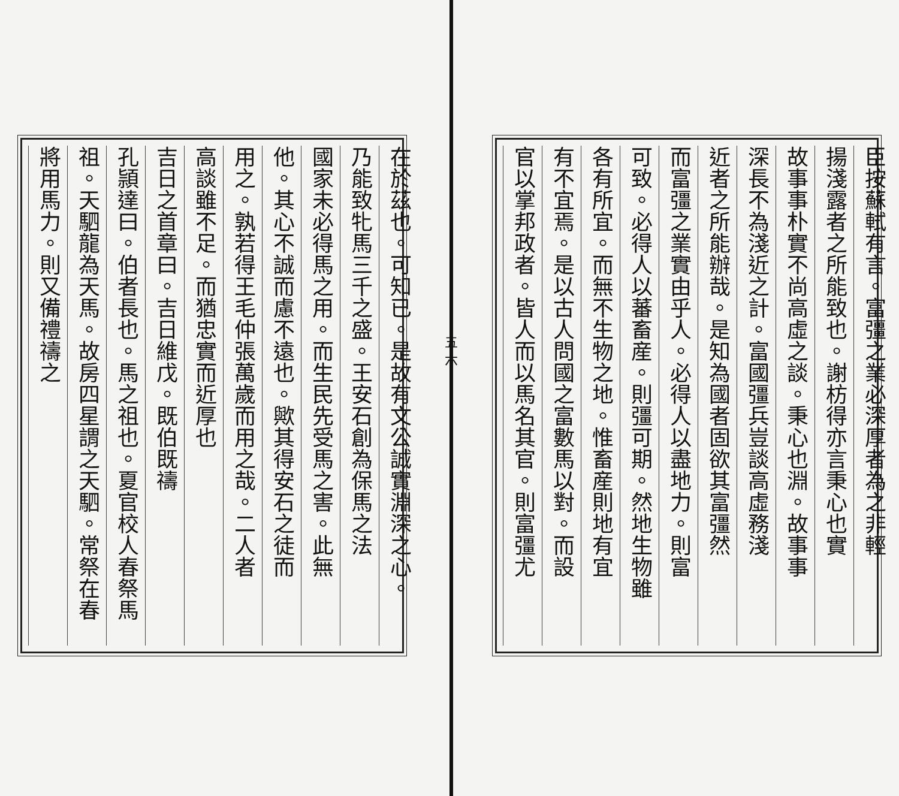臣按蘇軾有言。富彊之業必深厚者為之非輕
揚淺露者之所能致也。謝枋得亦言秉心也實
故事事朴實不尚高虛之談。秉心也淵。故事事
深長不為淺近之計。富國彊兵豈談高虛務淺
近者之所能辦哉。是知為國者固欲其富彊然
而富彊之業實由乎人。必得人以盡地力。則富
可致。必得人以蕃畜産。則彊可期。然地生物雖
各有所宜。而無不生物之地。惟畜産則地有宜
有不宜焉。是以古人問國之富數馬以對。而設
官以掌邦政者。皆人而以馬名其官。則富彊尤
五 六
在於茲也。可知已。是故有文公誠實淵深之心。
乃能致牝馬三千之盛。王安石創為保馬之法
國家未必得馬之用。而生民先受馬之害。此無
他。其心不誠而慮不遠也。歟其得安石之徒而
用之。孰若得王毛仲張萬歲而用之哉。二人者
高談雖不足。而猶忠實而近厚也
吉日之首章曰。吉日維戊。既伯既禱
孔頴達曰。伯者長也。馬之祖也。夏官校人春祭馬
祖。天駟龍為天馬。故房四星謂之天駟。常祭在春
將用馬力。則又備禮禱之